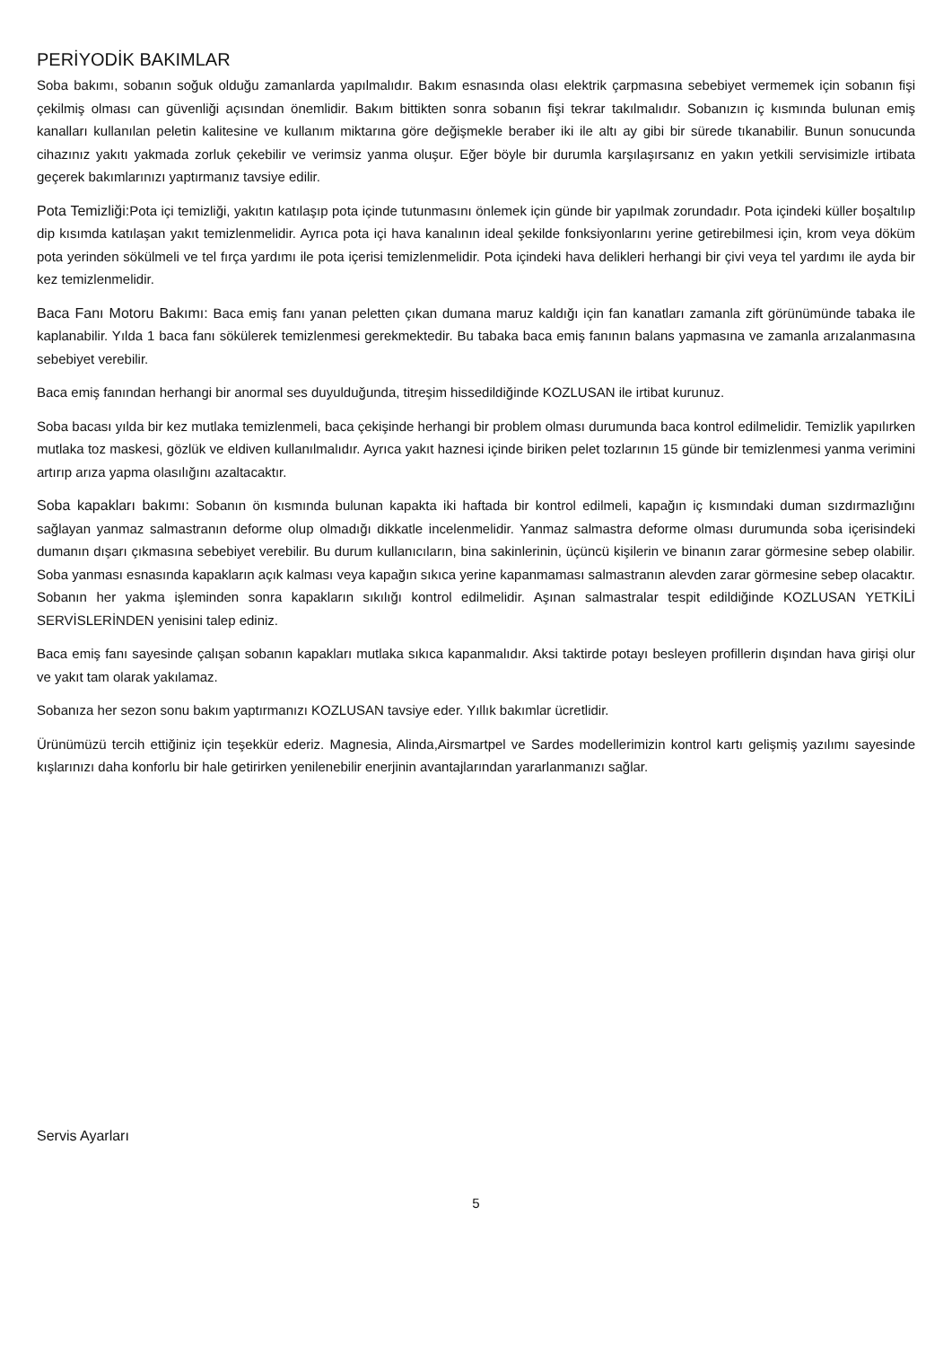PERİYODİK BAKIMLAR
Soba bakımı, sobanın soğuk olduğu zamanlarda yapılmalıdır. Bakım esnasında olası elektrik çarpmasına sebebiyet vermemek için sobanın fişi çekilmiş olması can güvenliği açısından önemlidir. Bakım bittikten sonra sobanın fişi tekrar takılmalıdır. Sobanızın iç kısmında bulunan emiş kanalları kullanılan peletin kalitesine ve kullanım miktarına göre değişmekle beraber iki ile altı ay gibi bir sürede tıkanabilir. Bunun sonucunda cihazınız yakıtı yakmada zorluk çekebilir ve verimsiz yanma oluşur. Eğer böyle bir durumla karşılaşırsanız en yakın yetkili servisimizle irtibata geçerek bakımlarınızı yaptırmanız tavsiye edilir.
Pota Temizliği: Pota içi temizliği, yakıtın katılaşıp pota içinde tutunmasını önlemek için günde bir yapılmak zorundadır. Pota içindeki küller boşaltılıp dip kısımda katılaşan yakıt temizlenmelidir. Ayrıca pota içi hava kanalının ideal şekilde fonksiyonlarını yerine getirebilmesi için, krom veya döküm pota yerinden sökülmeli ve tel fırça yardımı ile pota içerisi temizlenmelidir. Pota içindeki hava delikleri herhangi bir çivi veya tel yardımı ile ayda bir kez temizlenmelidir.
Baca Fanı Motoru Bakımı: Baca emiş fanı yanan peletten çıkan dumana maruz kaldığı için fan kanatları zamanla zift görünümünde tabaka ile kaplanabilir. Yılda 1 baca fanı sökülerek temizlenmesi gerekmektedir. Bu tabaka baca emiş fanının balans yapmasına ve zamanla arızalanmasına sebebiyet verebilir.
Baca emiş fanından herhangi bir anormal ses duyulduğunda, titreşim hissedildiğinde KOZLUSAN ile irtibat kurunuz.
Soba bacası yılda bir kez mutlaka temizlenmeli, baca çekişinde herhangi bir problem olması durumunda baca kontrol edilmelidir. Temizlik yapılırken mutlaka toz maskesi, gözlük ve eldiven kullanılmalıdır. Ayrıca yakıt haznesi içinde biriken pelet tozlarının 15 günde bir temizlenmesi yanma verimini artırıp arıza yapma olasılığını azaltacaktır.
Soba kapakları bakımı: Sobanın ön kısmında bulunan kapakta iki haftada bir kontrol edilmeli, kapağın iç kısmındaki duman sızdırmazlığını sağlayan yanmaz salmastranın deforme olup olmadığı dikkatle incelenmelidir. Yanmaz salmastra deforme olması durumunda soba içerisindeki dumanın dışarı çıkmasına sebebiyet verebilir. Bu durum kullanıcıların, bina sakinlerinin, üçüncü kişilerin ve binanın zarar görmesine sebep olabilir. Soba yanması esnasında kapakların açık kalması veya kapağın sıkıca yerine kapanmaması salmastranın alevden zarar görmesine sebep olacaktır. Sobanın her yakma işleminden sonra kapakların sıkılığı kontrol edilmelidir. Aşınan salmastralar tespit edildiğinde KOZLUSAN YETKİLİ SERVİSLERİNDEN yenisini talep ediniz.
Baca emiş fanı sayesinde çalışan sobanın kapakları mutlaka sıkıca kapanmalıdır. Aksi taktirde potayı besleyen profillerin dışından hava girişi olur ve yakıt tam olarak yakılamaz.
Sobanıza her sezon sonu bakım yaptırmanızı KOZLUSAN tavsiye eder. Yıllık bakımlar ücretlidir.
Ürünümüzü tercih ettiğiniz için teşekkür ederiz. Magnesia, Alinda,Airsmartpel ve Sardes modellerimizin kontrol kartı gelişmiş yazılımı sayesinde kışlarınızı daha konforlu bir hale getirirken yenilenebilir enerjinin avantajlarından yararlanmanızı sağlar.
Servis Ayarları
5